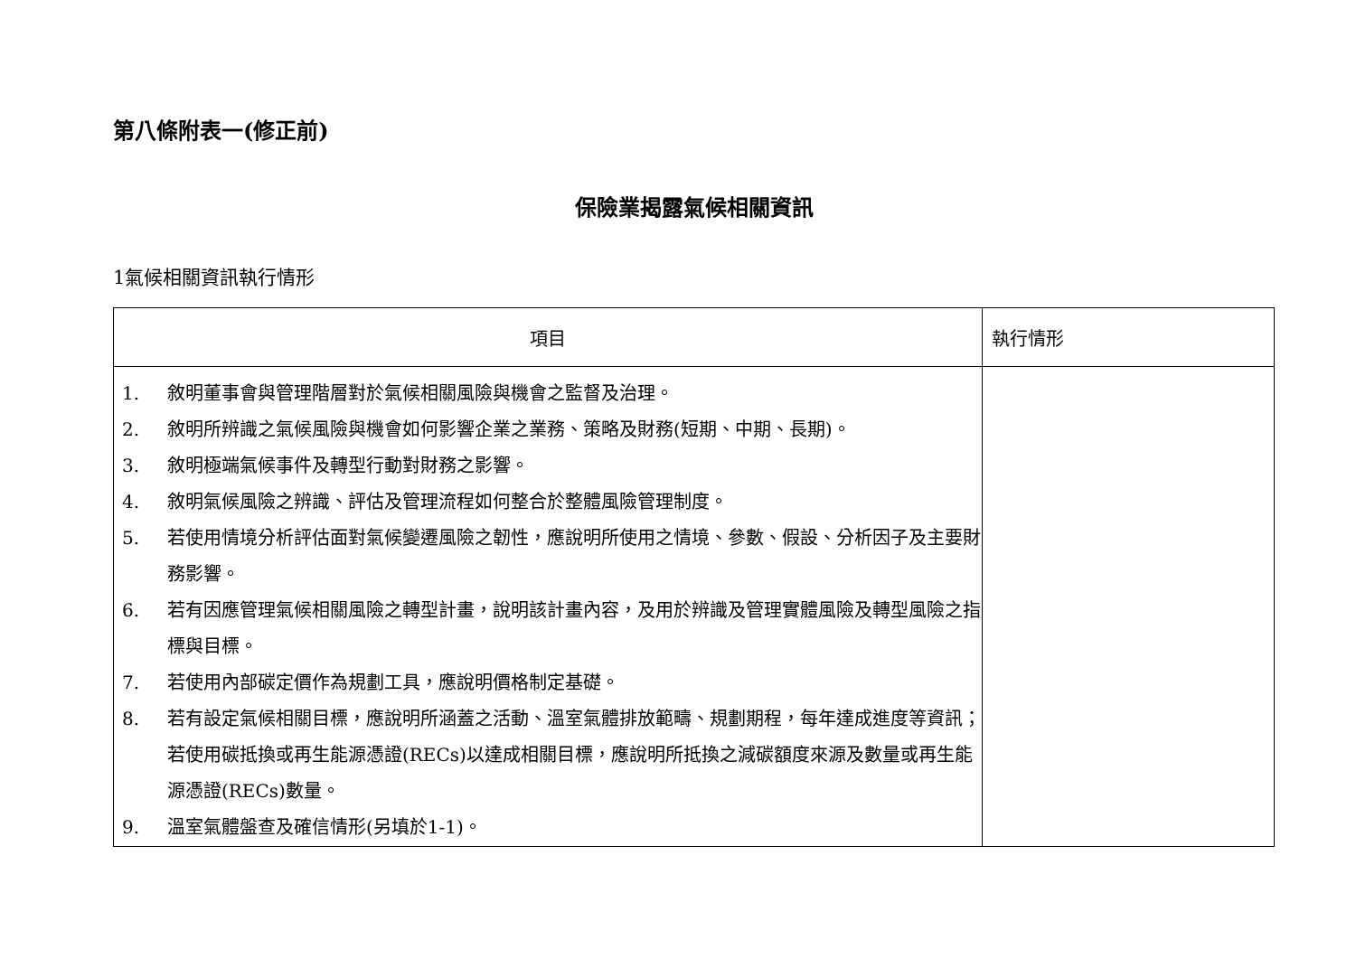第八條附表一(修正前)
保險業揭露氣候相關資訊
1氣候相關資訊執行情形
| 項目 | 執行情形 |
| --- | --- |
| 1. 敘明董事會與管理階層對於氣候相關風險與機會之監督及治理。 2. 敘明所辨識之氣候風險與機會如何影響企業之業務、策略及財務(短期、中期、長期)。 3. 敘明極端氣候事件及轉型行動對財務之影響。 4. 敘明氣候風險之辨識、評估及管理流程如何整合於整體風險管理制度。 5. 若使用情境分析評估面對氣候變遷風險之韌性，應說明所使用之情境、參數、假設、分析因子及主要財務影響。 6. 若有因應管理氣候相關風險之轉型計畫，說明該計畫內容，及用於辨識及管理實體風險及轉型風險之指標與目標。 7. 若使用內部碳定價作為規劃工具，應說明價格制定基礎。 8. 若有設定氣候相關目標，應說明所涵蓋之活動、溫室氣體排放範疇、規劃期程，每年達成進度等資訊；若使用碳抵換或再生能源憑證(RECs)以達成相關目標，應說明所抵換之減碳額度來源及數量或再生能源憑證(RECs)數量。 9. 溫室氣體盤查及確信情形(另填於1-1)。 | |